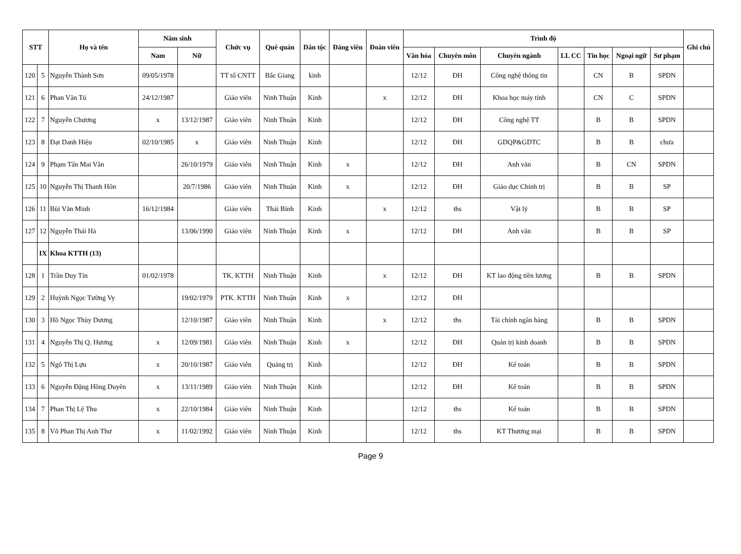| STT | | Họ và tên | Năm sinh | | Chức vụ | Quê quán | Dân tộc | Đảng viên | Đoàn viên | Trình độ | | | | | | | Ghi chú |
| --- | --- | --- | --- | --- | --- | --- | --- | --- | --- | --- | --- | --- | --- | --- | --- | --- | --- |
| | | | Nam | Nữ | | | | | | Văn hóa | Chuyên môn | Chuyên ngành | LL CC | Tin học | Ngoại ngữ | Sư phạm | |
| 120 | 5 | Nguyễn Thành Sơn | 09/05/1978 | | TT tổ CNTT | Bắc Giang | kinh | | | 12/12 | ĐH | Công nghệ thông tin | | CN | B | SPDN | |
| 121 | 6 | Phan Văn Tú | 24/12/1987 | | Giáo viên | Ninh Thuận | Kinh | | x | 12/12 | ĐH | Khoa học máy tính | | CN | C | SPDN | |
| 122 | 7 | Nguyễn Chương | x | 13/12/1987 | Giáo viên | Ninh Thuận | Kinh | | | 12/12 | ĐH | Công nghệ TT | | B | B | SPDN | |
| 123 | 8 | Đạt Danh Hiệu | 02/10/1985 | x | Giáo viên | Ninh Thuận | Kinh | | | 12/12 | ĐH | GDQP&GDTC | | B | B | chưa | |
| 124 | 9 | Phạm Tấn Mai Vân | | 26/10/1979 | Giáo viên | Ninh Thuận | Kinh | x | | 12/12 | ĐH | Anh văn | | B | CN | SPDN | |
| 125 | 10 | Nguyễn Thị Thanh Hôn | | 20/7/1986 | Giáo viên | Ninh Thuận | Kinh | x | | 12/12 | ĐH | Giáo dục Chính trị | | B | B | SP | |
| 126 | 11 | Bùi Văn Minh | 16/12/1984 | | Giáo viên | Thái Bình | Kinh | | x | 12/12 | ths | Vật lý | | B | B | SP | |
| 127 | 12 | Nguyễn Thái Hà | | 13/06/1990 | Giáo viên | Ninh Thuận | Kinh | x | | 12/12 | ĐH | Anh văn | | B | B | SP | |
| | IX | Khoa KTTH (13) | | | | | | | | | | | | | | | |
| 128 | 1 | Trần Duy Tín | 01/02/1978 | | TK. KTTH | Ninh Thuận | Kinh | | x | 12/12 | ĐH | KT lao động tiền lương | | B | B | SPDN | |
| 129 | 2 | Huỳnh Ngọc Tường Vy | | 19/02/1979 | PTK. KTTH | Ninh Thuận | Kinh | x | | 12/12 | ĐH | | | | | | |
| 130 | 3 | Hồ Ngọc Thùy Dương | | 12/10/1987 | Giáo viên | Ninh Thuận | Kinh | | x | 12/12 | ths | Tài chính ngân hàng | | B | B | SPDN | |
| 131 | 4 | Nguyễn Thị Q. Hương | x | 12/09/1981 | Giáo viên | Ninh Thuận | Kinh | x | | 12/12 | ĐH | Quản trị kinh doanh | | B | B | SPDN | |
| 132 | 5 | Ngô Thị Lựu | x | 20/10/1987 | Giáo viên | Quảng trị | Kinh | | | 12/12 | ĐH | Kế toán | | B | B | SPDN | |
| 133 | 6 | Nguyễn Đặng Hồng Duyên | x | 13/11/1989 | Giáo viên | Ninh Thuận | Kinh | | | 12/12 | ĐH | Kế toán | | B | B | SPDN | |
| 134 | 7 | Phan Thị Lệ Thu | x | 22/10/1984 | Giáo viên | Ninh Thuận | Kinh | | | 12/12 | ths | Kế toán | | B | B | SPDN | |
| 135 | 8 | Võ Phan Thị Anh Thư | x | 11/02/1992 | Giáo viên | Ninh Thuận | Kinh | | | 12/12 | ths | KT Thương mại | | B | B | SPDN | |
Page 9